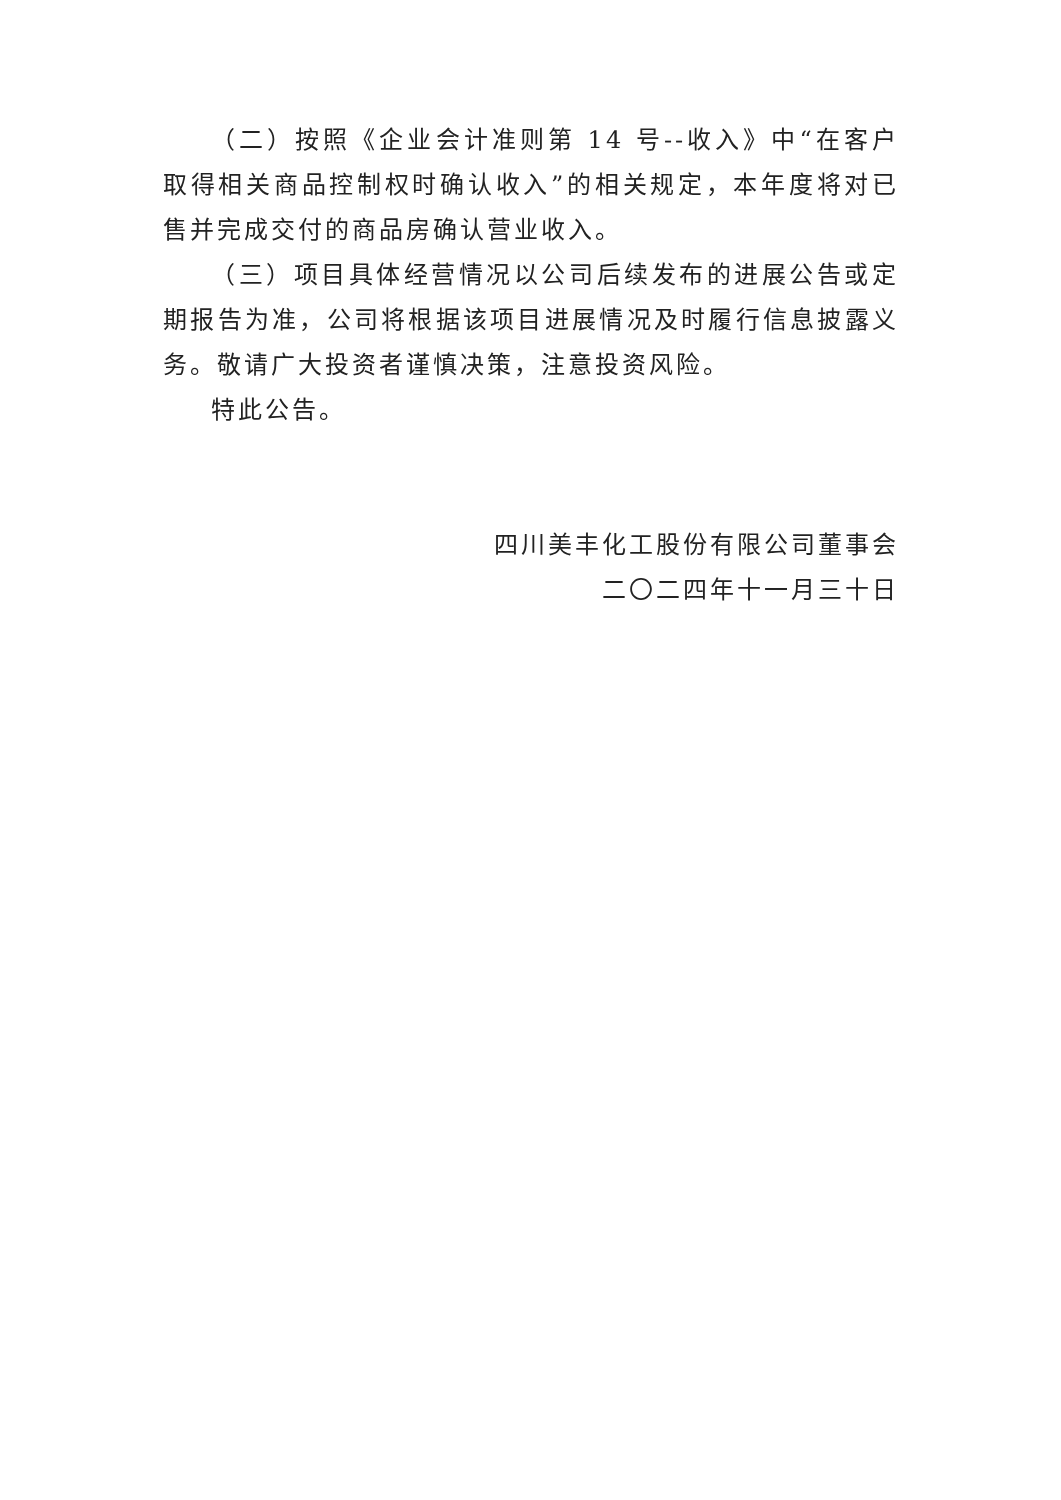（二）按照《企业会计准则第 14 号--收入》中“在客户取得相关商品控制权时确认收入”的相关规定，本年度将对已售并完成交付的商品房确认营业收入。
（三）项目具体经营情况以公司后续发布的进展公告或定期报告为准，公司将根据该项目进展情况及时履行信息披露义务。敬请广大投资者谨慎决策，注意投资风险。
特此公告。
四川美丰化工股份有限公司董事会
二〇二四年十一月三十日